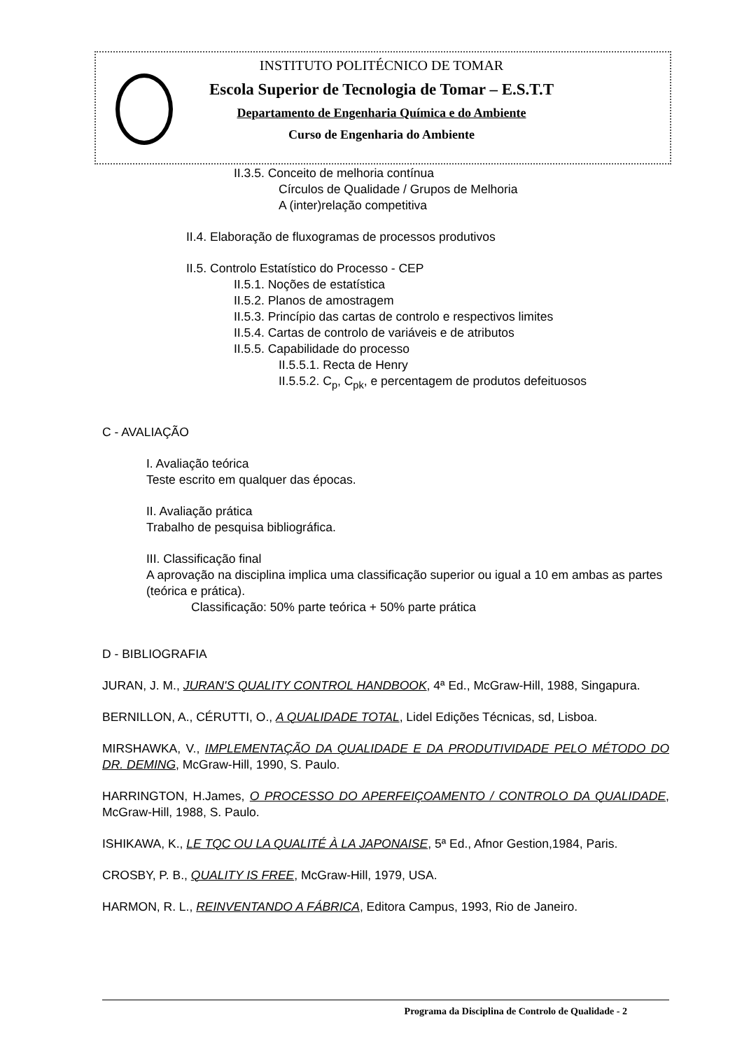INSTITUTO POLITÉCNICO DE TOMAR
Escola Superior de Tecnologia de Tomar – E.S.T.T
Departamento de Engenharia Química e do Ambiente
Curso de Engenharia do Ambiente
II.3.5. Conceito de melhoria contínua
Círculos de Qualidade / Grupos de Melhoria
A (inter)relação competitiva
II.4. Elaboração de fluxogramas de processos produtivos
II.5. Controlo Estatístico do Processo - CEP
II.5.1. Noções de estatística
II.5.2. Planos de amostragem
II.5.3. Princípio das cartas de controlo e respectivos limites
II.5.4. Cartas de controlo de variáveis e de atributos
II.5.5. Capabilidade do processo
II.5.5.1. Recta de Henry
II.5.5.2. C<sub>p</sub>, C<sub>pk</sub>, e percentagem de produtos defeituosos
C - AVALIAÇÃO
I. Avaliação teórica
Teste escrito em qualquer das épocas.
II. Avaliação prática
Trabalho de pesquisa bibliográfica.
III. Classificação final
A aprovação na disciplina implica uma classificação superior ou igual a 10 em ambas as partes (teórica e prática).
Classificação: 50% parte teórica + 50% parte prática
D - BIBLIOGRAFIA
JURAN, J. M., JURAN'S QUALITY CONTROL HANDBOOK, 4ª Ed., McGraw-Hill, 1988, Singapura.
BERNILLON, A., CÉRUTTI, O., A QUALIDADE TOTAL, Lidel Edições Técnicas, sd, Lisboa.
MIRSHAWKA, V., IMPLEMENTAÇÃO DA QUALIDADE E DA PRODUTIVIDADE PELO MÉTODO DO DR. DEMING, McGraw-Hill, 1990, S. Paulo.
HARRINGTON, H.James, O PROCESSO DO APERFEIÇOAMENTO / CONTROLO DA QUALIDADE, McGraw-Hill, 1988, S. Paulo.
ISHIKAWA, K., LE TQC OU LA QUALITÉ À LA JAPONAISE, 5ª Ed., Afnor Gestion,1984, Paris.
CROSBY, P. B., QUALITY IS FREE, McGraw-Hill, 1979, USA.
HARMON, R. L., REINVENTANDO A FÁBRICA, Editora Campus, 1993, Rio de Janeiro.
Programa da Disciplina de Controlo de Qualidade - 2